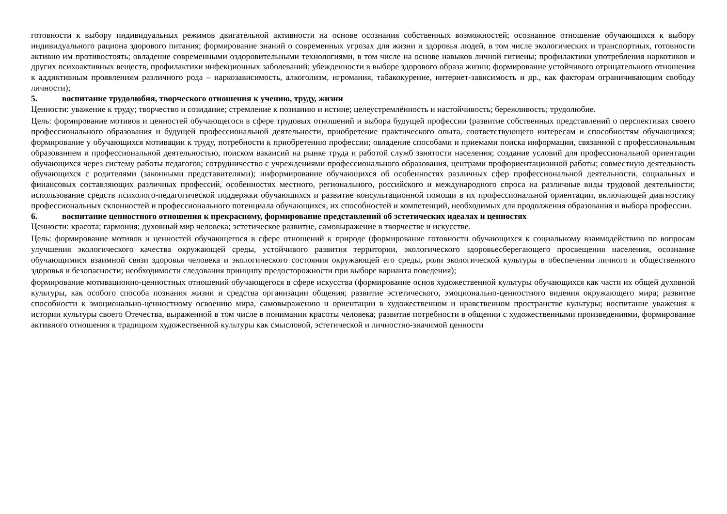готовности к выбору индивидуальных режимов двигательной активности на основе осознания собственных возможностей; осознанное отношение обучающихся к выбору индивидуального рациона здорового питания; формирование знаний о современных угрозах для жизни и здоровья людей, в том числе экологических и транспортных, готовности активно им противостоять; овладение современными оздоровительными технологиями, в том числе на основе навыков личной гигиены; профилактики употребления наркотиков и других психоактивных веществ, профилактики инфекционных заболеваний; убежденности в выборе здорового образа жизни; формирование устойчивого отрицательного отношения к аддиктивным проявлениям различного рода – наркозависимость, алкоголизм, игромания, табакокурение, интернет-зависимость и др., как факторам ограничивающим свободу личности);
5. воспитание трудолюбия, творческого отношения к учению, труду, жизни
Ценности: уважение к труду; творчество и созидание; стремление к познанию и истине; целеустремлённость и настойчивость; бережливость; трудолюбие.
Цель: формирование мотивов и ценностей обучающегося в сфере трудовых отношений и выбора будущей профессии (развитие собственных представлений о перспективах своего профессионального образования и будущей профессиональной деятельности, приобретение практического опыта, соответствующего интересам и способностям обучающихся; формирование у обучающихся мотивации к труду, потребности к приобретению профессии; овладение способами и приемами поиска информации, связанной с профессиональным образованием и профессиональной деятельностью, поиском вакансий на рынке труда и работой служб занятости населения; создание условий для профессиональной ориентации обучающихся через систему работы педагогов; сотрудничество с учреждениями профессионального образования, центрами профориентационной работы; совместную деятельность обучающихся с родителями (законными представителями); информирование обучающихся об особенностях различных сфер профессиональной деятельности, социальных и финансовых составляющих различных профессий, особенностях местного, регионального, российского и международного спроса на различные виды трудовой деятельности; использование средств психолого-педагогической поддержки обучающихся и развитие консультационной помощи в их профессиональной ориентации, включающей диагностику профессиональных склонностей и профессионального потенциала обучающихся, их способностей и компетенций, необходимых для продолжения образования и выбора профессии.
6. воспитание ценностного отношения к прекрасному, формирование представлений об эстетических идеалах и ценностях
Ценности: красота; гармония; духовный мир человека; эстетическое развитие, самовыражение в творчестве и искусстве.
Цель: формирование мотивов и ценностей обучающегося в сфере отношений к природе (формирование готовности обучающихся к социальному взаимодействию по вопросам улучшения экологического качества окружающей среды, устойчивого развития территории, экологического здоровьесберегающего просвещения населения, осознание обучающимися взаимной связи здоровья человека и экологического состояния окружающей его среды, роли экологической культуры в обеспечении личного и общественного здоровья и безопасности; необходимости следования принципу предосторожности при выборе варианта поведения);
формирование мотивационно-ценностных отношений обучающегося в сфере искусства (формирование основ художественной культуры обучающихся как части их общей духовной культуры, как особого способа познания жизни и средства организации общения; развитие эстетического, эмоционально-ценностного видения окружающего мира; развитие способности к эмоционально-ценностному освоению мира, самовыражению и ориентации в художественном и нравственном пространстве культуры; воспитание уважения к истории культуры своего Отечества, выраженной в том числе в понимании красоты человека; развитие потребности в общении с художественными произведениями, формирование активного отношения к традициям художественной культуры как смысловой, эстетической и личностно-значимой ценности